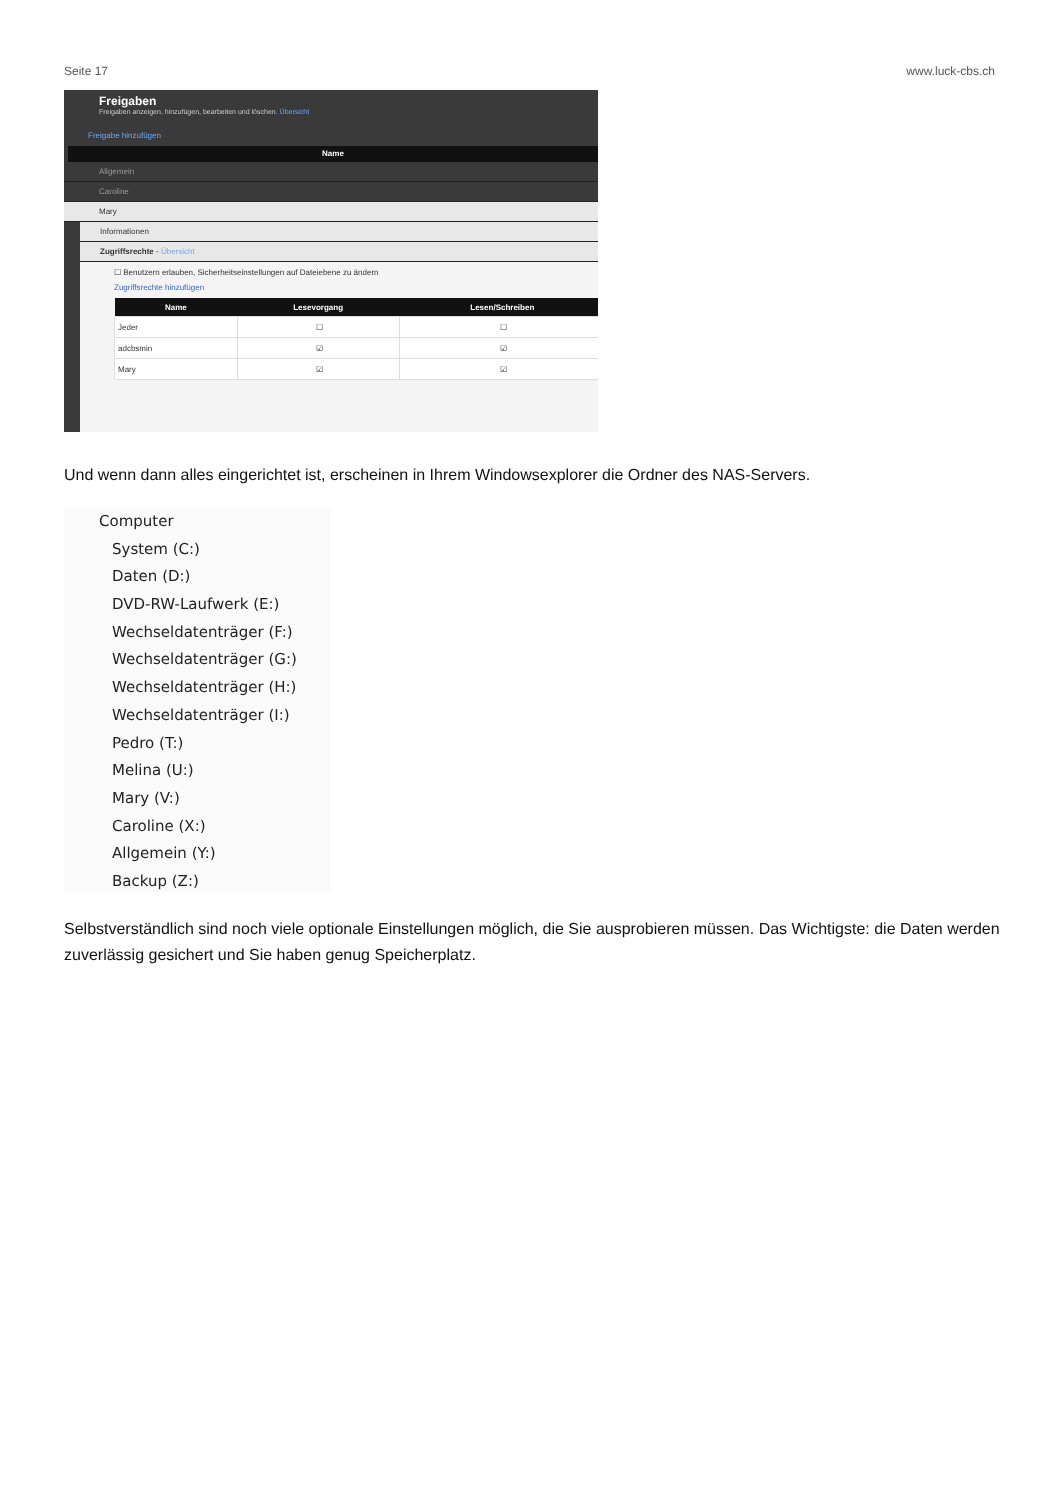Seite 17 www.luck-cbs.ch
Freigaben
Freigaben anzeigen, hinzufügen, bearbeiten und löschen. Übersicht
Freigabe hinzufügen
Name
Allgemein
Caroline
Mary
Informationen
Zugriffsrechte - Übersicht
☐ Benutzern erlauben, Sicherheitseinstellungen auf Dateiebene zu ändern
Zugriffsrechte hinzufügen
| Name | Lesevorgang | Lesen/Schreiben |
| --- | --- | --- |
| Jeder | ☐ | ☐ |
| adcbsmin | ☑ | ☑ |
| Mary | ☑ | ☑ |
Und wenn dann alles eingerichtet ist, erscheinen in Ihrem Windowsexplorer die Ordner des NAS-Servers.
Computer
System (C:)
Daten (D:)
DVD-RW-Laufwerk (E:)
Wechseldatenträger (F:)
Wechseldatenträger (G:)
Wechseldatenträger (H:)
Wechseldatenträger (I:)
Pedro (T:)
Melina (U:)
Mary (V:)
Caroline (X:)
Allgemein (Y:)
Backup (Z:)
Selbstverständlich sind noch viele optionale Einstellungen möglich, die Sie ausprobieren müssen. Das Wichtigste: die Daten werden zuverlässig gesichert und Sie haben genug Speicherplatz.